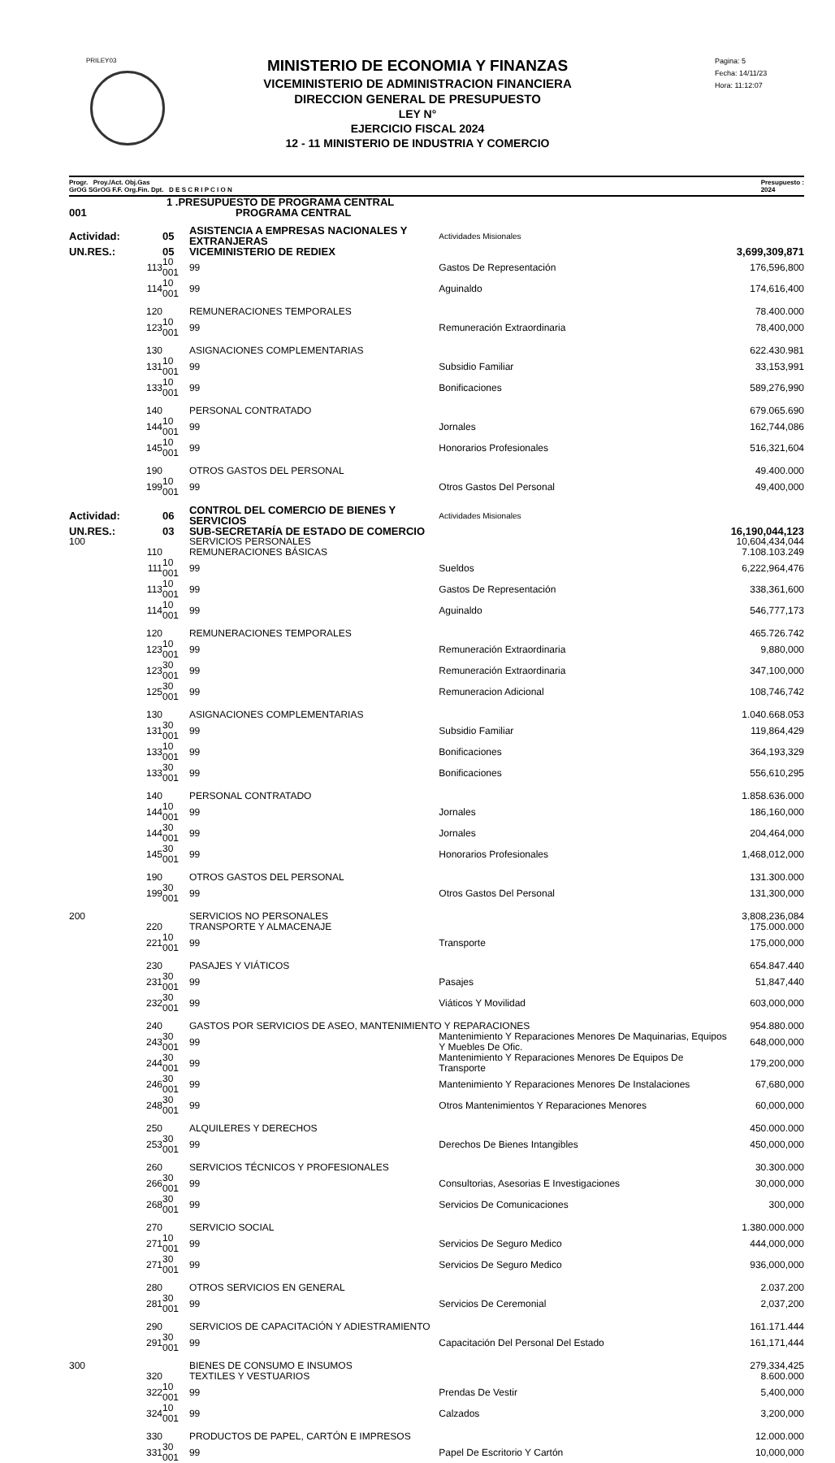PRILEY03
Pagina: 5
Fecha: 14/11/23
Hora: 11:12:07
MINISTERIO DE ECONOMIA Y FINANZAS
VICEMINISTERIO DE ADMINISTRACION FINANCIERA
DIRECCION GENERAL DE PRESUPUESTO
LEY N°
EJERCICIO FISCAL 2024
12 - 11 MINISTERIO DE INDUSTRIA Y COMERCIO
Progr. Proy./Act. Obj.Gas
GrOG SGrOG F.F. Org.Fin. Dpt. D E S C R I P C I O N Presupuesto :
2024
| 1 .PRESUPUESTO DE PROGRAMA CENTRAL | | | | | |
| 001 | PROGRAMA CENTRAL | | | | |
| Actividad: | 05 | ASISTENCIA A EMPRESAS NACIONALES Y EXTRANJERAS | | Actividades Misionales | |
| UN.RES.: | 05 | VICEMINISTERIO DE REDIEX | | | 3,699,309,871 |
| 113 | 10 001 | 99 | Gastos De Representación | | 176,596,800 |
| 114 | 10 001 | 99 | Aguinaldo | | 174,616,400 |
| 120 | | REMUNERACIONES TEMPORALES | | | 78.400.000 |
| 123 | 10 001 | 99 | Remuneración Extraordinaria | | 78,400,000 |
| 130 | | ASIGNACIONES COMPLEMENTARIAS | | | 622.430.981 |
| 131 | 10 001 | 99 | Subsidio Familiar | | 33,153,991 |
| 133 | 10 001 | 99 | Bonificaciones | | 589,276,990 |
| 140 | | PERSONAL CONTRATADO | | | 679.065.690 |
| 144 | 10 001 | 99 | Jornales | | 162,744,086 |
| 145 | 10 001 | 99 | Honorarios Profesionales | | 516,321,604 |
| 190 | | OTROS GASTOS DEL PERSONAL | | | 49.400.000 |
| 199 | 10 001 | 99 | Otros Gastos Del Personal | | 49,400,000 |
| Actividad: | 06 | CONTROL DEL COMERCIO DE BIENES Y SERVICIOS | | Actividades Misionales | |
| UN.RES.: | 03 | SUB-SECRETARÍA DE ESTADO DE COMERCIO | | | 16,190,044,123 |
| 100 | | SERVICIOS PERSONALES | | | 10,604,434,044 |
| 110 | | REMUNERACIONES BÁSICAS | | | 7.108.103.249 |
| 111 | 10 001 | 99 | Sueldos | | 6,222,964,476 |
| 113 | 10 001 | 99 | Gastos De Representación | | 338,361,600 |
| 114 | 10 001 | 99 | Aguinaldo | | 546,777,173 |
| 120 | | REMUNERACIONES TEMPORALES | | | 465.726.742 |
| 123 | 10 001 | 99 | Remuneración Extraordinaria | | 9,880,000 |
| 123 | 30 001 | 99 | Remuneración Extraordinaria | | 347,100,000 |
| 125 | 30 001 | 99 | Remuneracion Adicional | | 108,746,742 |
| 130 | | ASIGNACIONES COMPLEMENTARIAS | | | 1.040.668.053 |
| 131 | 30 001 | 99 | Subsidio Familiar | | 119,864,429 |
| 133 | 10 001 | 99 | Bonificaciones | | 364,193,329 |
| 133 | 30 001 | 99 | Bonificaciones | | 556,610,295 |
| 140 | | PERSONAL CONTRATADO | | | 1.858.636.000 |
| 144 | 10 001 | 99 | Jornales | | 186,160,000 |
| 144 | 30 001 | 99 | Jornales | | 204,464,000 |
| 145 | 30 001 | 99 | Honorarios Profesionales | | 1,468,012,000 |
| 190 | | OTROS GASTOS DEL PERSONAL | | | 131.300.000 |
| 199 | 30 001 | 99 | Otros Gastos Del Personal | | 131,300,000 |
| 200 | | SERVICIOS NO PERSONALES | | | 3,808,236,084 |
| 220 | | TRANSPORTE Y ALMACENAJE | | | 175.000.000 |
| 221 | 10 001 | 99 | Transporte | | 175,000,000 |
| 230 | | PASAJES Y VIÁTICOS | | | 654.847.440 |
| 231 | 30 001 | 99 | Pasajes | | 51,847,440 |
| 232 | 30 001 | 99 | Viáticos Y Movilidad | | 603,000,000 |
| 240 | | GASTOS POR SERVICIOS DE ASEO, MANTENIMIENTO Y REPARACIONES | | | 954.880.000 |
| 243 | 30 001 | 99 | Mantenimiento Y Reparaciones Menores De Maquinarias, Equipos Y Muebles De Ofic. | | 648,000,000 |
| 244 | 30 001 | 99 | Mantenimiento Y Reparaciones Menores De Equipos De Transporte | | 179,200,000 |
| 246 | 30 001 | 99 | Mantenimiento Y Reparaciones Menores De Instalaciones | | 67,680,000 |
| 248 | 30 001 | 99 | Otros Mantenimientos Y Reparaciones Menores | | 60,000,000 |
| 250 | | ALQUILERES Y DERECHOS | | | 450.000.000 |
| 253 | 30 001 | 99 | Derechos De Bienes Intangibles | | 450,000,000 |
| 260 | | SERVICIOS TÉCNICOS Y PROFESIONALES | | | 30.300.000 |
| 266 | 30 001 | 99 | Consultorias, Asesorias E Investigaciones | | 30,000,000 |
| 268 | 30 001 | 99 | Servicios De Comunicaciones | | 300,000 |
| 270 | | SERVICIO SOCIAL | | | 1.380.000.000 |
| 271 | 10 001 | 99 | Servicios De Seguro Medico | | 444,000,000 |
| 271 | 30 001 | 99 | Servicios De Seguro Medico | | 936,000,000 |
| 280 | | OTROS SERVICIOS EN GENERAL | | | 2.037.200 |
| 281 | 30 001 | 99 | Servicios De Ceremonial | | 2,037,200 |
| 290 | | SERVICIOS DE CAPACITACIÓN Y ADIESTRAMIENTO | | | 161.171.444 |
| 291 | 30 001 | 99 | Capacitación Del Personal Del Estado | | 161,171,444 |
| 300 | | BIENES DE CONSUMO E INSUMOS | | | 279,334,425 |
| 320 | | TEXTILES Y VESTUARIOS | | | 8.600.000 |
| 322 | 10 001 | 99 | Prendas De Vestir | | 5,400,000 |
| 324 | 10 001 | 99 | Calzados | | 3,200,000 |
| 330 | | PRODUCTOS DE PAPEL, CARTÓN E IMPRESOS | | | 12.000.000 |
| 331 | 30 001 | 99 | Papel De Escritorio Y Cartón | | 10,000,000 |